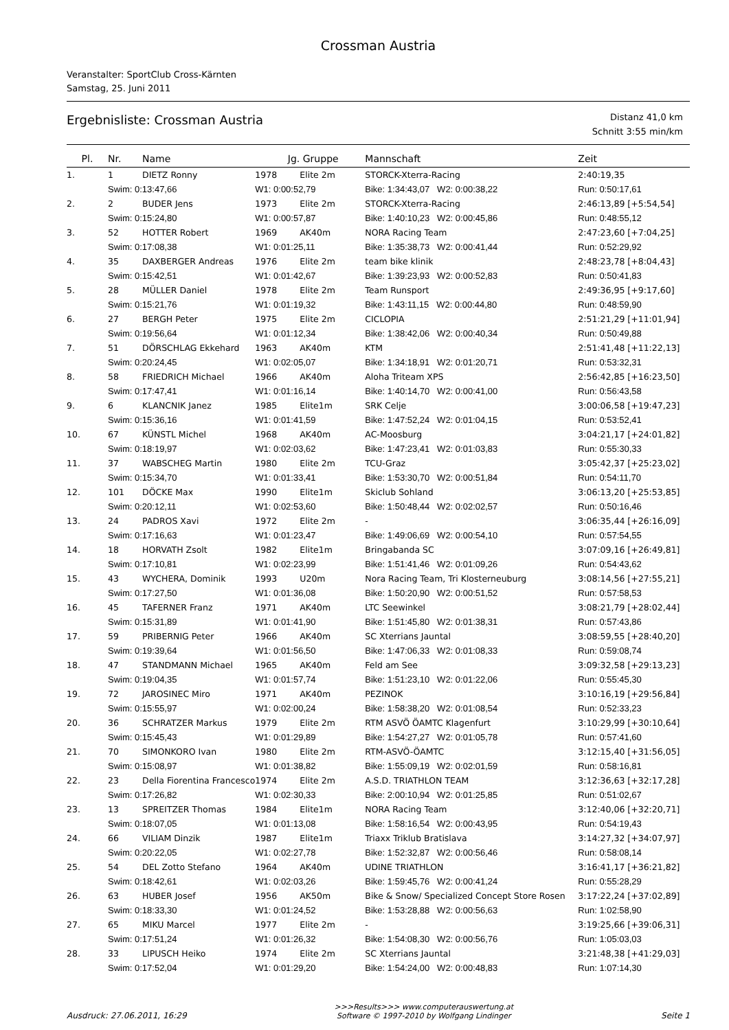Crossman Austria
Veranstalter: SportClub Cross-Kärnten
Samstag, 25. Juni 2011
Ergebnisliste: Crossman Austria
Distanz 41,0 km
Schnitt 3:55 min/km
| Pl. | Nr. | Name | Jg. | Gruppe | Mannschaft | Zeit |
| --- | --- | --- | --- | --- | --- | --- |
| 1. | 1 | DIETZ Ronny | 1978 | Elite 2m | STORCK-Xterra-Racing | 2:40:19,35 |
| | Swim: 0:13:47,66 | | W1: 0:00:52,79 | | Bike: 1:34:43,07 W2: 0:00:38,22 | Run: 0:50:17,61 |
| 2. | 2 | BUDER Jens | 1973 | Elite 2m | STORCK-Xterra-Racing | 2:46:13,89 [+5:54,54] |
| | Swim: 0:15:24,80 | | W1: 0:00:57,87 | | Bike: 1:40:10,23 W2: 0:00:45,86 | Run: 0:48:55,12 |
| 3. | 52 | HOTTER Robert | 1969 | AK40m | NORA Racing Team | 2:47:23,60 [+7:04,25] |
| | Swim: 0:17:08,38 | | W1: 0:01:25,11 | | Bike: 1:35:38,73 W2: 0:00:41,44 | Run: 0:52:29,92 |
| 4. | 35 | DAXBERGER Andreas | 1976 | Elite 2m | team bike klinik | 2:48:23,78 [+8:04,43] |
| | Swim: 0:15:42,51 | | W1: 0:01:42,67 | | Bike: 1:39:23,93 W2: 0:00:52,83 | Run: 0:50:41,83 |
| 5. | 28 | MÜLLER Daniel | 1978 | Elite 2m | Team Runsport | 2:49:36,95 [+9:17,60] |
| | Swim: 0:15:21,76 | | W1: 0:01:19,32 | | Bike: 1:43:11,15 W2: 0:00:44,80 | Run: 0:48:59,90 |
| 6. | 27 | BERGH Peter | 1975 | Elite 2m | CICLOPIA | 2:51:21,29 [+11:01,94] |
| | Swim: 0:19:56,64 | | W1: 0:01:12,34 | | Bike: 1:38:42,06 W2: 0:00:40,34 | Run: 0:50:49,88 |
| 7. | 51 | DÖRSCHLAG Ekkehard | 1963 | AK40m | KTM | 2:51:41,48 [+11:22,13] |
| | Swim: 0:20:24,45 | | W1: 0:02:05,07 | | Bike: 1:34:18,91 W2: 0:01:20,71 | Run: 0:53:32,31 |
| 8. | 58 | FRIEDRICH Michael | 1966 | AK40m | Aloha Triteam XPS | 2:56:42,85 [+16:23,50] |
| | Swim: 0:17:47,41 | | W1: 0:01:16,14 | | Bike: 1:40:14,70 W2: 0:00:41,00 | Run: 0:56:43,58 |
| 9. | 6 | KLANCNIK Janez | 1985 | Elite1m | SRK Celje | 3:00:06,58 [+19:47,23] |
| | Swim: 0:15:36,16 | | W1: 0:01:41,59 | | Bike: 1:47:52,24 W2: 0:01:04,15 | Run: 0:53:52,41 |
| 10. | 67 | KÜNSTL Michel | 1968 | AK40m | AC-Moosburg | 3:04:21,17 [+24:01,82] |
| | Swim: 0:18:19,97 | | W1: 0:02:03,62 | | Bike: 1:47:23,41 W2: 0:01:03,83 | Run: 0:55:30,33 |
| 11. | 37 | WABSCHEG Martin | 1980 | Elite 2m | TCU-Graz | 3:05:42,37 [+25:23,02] |
| | Swim: 0:15:34,70 | | W1: 0:01:33,41 | | Bike: 1:53:30,70 W2: 0:00:51,84 | Run: 0:54:11,70 |
| 12. | 101 | DÖCKE Max | 1990 | Elite1m | Skiclub Sohland | 3:06:13,20 [+25:53,85] |
| | Swim: 0:20:12,11 | | W1: 0:02:53,60 | | Bike: 1:50:48,44 W2: 0:02:02,57 | Run: 0:50:16,46 |
| 13. | 24 | PADROS Xavi | 1972 | Elite 2m | - | 3:06:35,44 [+26:16,09] |
| | Swim: 0:17:16,63 | | W1: 0:01:23,47 | | Bike: 1:49:06,69 W2: 0:00:54,10 | Run: 0:57:54,55 |
| 14. | 18 | HORVATH Zsolt | 1982 | Elite1m | Bringabanda SC | 3:07:09,16 [+26:49,81] |
| | Swim: 0:17:10,81 | | W1: 0:02:23,99 | | Bike: 1:51:41,46 W2: 0:01:09,26 | Run: 0:54:43,62 |
| 15. | 43 | WYCHERA, Dominik | 1993 | U20m | Nora Racing Team, Tri Klosterneuburg | 3:08:14,56 [+27:55,21] |
| | Swim: 0:17:27,50 | | W1: 0:01:36,08 | | Bike: 1:50:20,90 W2: 0:00:51,52 | Run: 0:57:58,53 |
| 16. | 45 | TAFERNER Franz | 1971 | AK40m | LTC Seewinkel | 3:08:21,79 [+28:02,44] |
| | Swim: 0:15:31,89 | | W1: 0:01:41,90 | | Bike: 1:51:45,80 W2: 0:01:38,31 | Run: 0:57:43,86 |
| 17. | 59 | PRIBERNIG Peter | 1966 | AK40m | SC Xterrians Jauntal | 3:08:59,55 [+28:40,20] |
| | Swim: 0:19:39,64 | | W1: 0:01:56,50 | | Bike: 1:47:06,33 W2: 0:01:08,33 | Run: 0:59:08,74 |
| 18. | 47 | STANDMANN Michael | 1965 | AK40m | Feld am See | 3:09:32,58 [+29:13,23] |
| | Swim: 0:19:04,35 | | W1: 0:01:57,74 | | Bike: 1:51:23,10 W2: 0:01:22,06 | Run: 0:55:45,30 |
| 19. | 72 | JAROSINEC Miro | 1971 | AK40m | PEZINOK | 3:10:16,19 [+29:56,84] |
| | Swim: 0:15:55,97 | | W1: 0:02:00,24 | | Bike: 1:58:38,20 W2: 0:01:08,54 | Run: 0:52:33,23 |
| 20. | 36 | SCHRATZER Markus | 1979 | Elite 2m | RTM ASVÖ ÖAMTC Klagenfurt | 3:10:29,99 [+30:10,64] |
| | Swim: 0:15:45,43 | | W1: 0:01:29,89 | | Bike: 1:54:27,27 W2: 0:01:05,78 | Run: 0:57:41,60 |
| 21. | 70 | SIMONKORO Ivan | 1980 | Elite 2m | RTM-ASVÖ-ÖAMTC | 3:12:15,40 [+31:56,05] |
| | Swim: 0:15:08,97 | | W1: 0:01:38,82 | | Bike: 1:55:09,19 W2: 0:02:01,59 | Run: 0:58:16,81 |
| 22. | 23 | Della Fiorentina Francesco | 1974 | Elite 2m | A.S.D. TRIATHLON TEAM | 3:12:36,63 [+32:17,28] |
| | Swim: 0:17:26,82 | | W1: 0:02:30,33 | | Bike: 2:00:10,94 W2: 0:01:25,85 | Run: 0:51:02,67 |
| 23. | 13 | SPREITZER Thomas | 1984 | Elite1m | NORA Racing Team | 3:12:40,06 [+32:20,71] |
| | Swim: 0:18:07,05 | | W1: 0:01:13,08 | | Bike: 1:58:16,54 W2: 0:00:43,95 | Run: 0:54:19,43 |
| 24. | 66 | VILIAM Dinzik | 1987 | Elite1m | Triaxx Triklub Bratislava | 3:14:27,32 [+34:07,97] |
| | Swim: 0:20:22,05 | | W1: 0:02:27,78 | | Bike: 1:52:32,87 W2: 0:00:56,46 | Run: 0:58:08,14 |
| 25. | 54 | DEL Zotto Stefano | 1964 | AK40m | UDINE TRIATHLON | 3:16:41,17 [+36:21,82] |
| | Swim: 0:18:42,61 | | W1: 0:02:03,26 | | Bike: 1:59:45,76 W2: 0:00:41,24 | Run: 0:55:28,29 |
| 26. | 63 | HUBER Josef | 1956 | AK50m | Bike & Snow/ Specialized Concept Store Rosen | 3:17:22,24 [+37:02,89] |
| | Swim: 0:18:33,30 | | W1: 0:01:24,52 | | Bike: 1:53:28,88 W2: 0:00:56,63 | Run: 1:02:58,90 |
| 27. | 65 | MIKU Marcel | 1977 | Elite 2m | - | 3:19:25,66 [+39:06,31] |
| | Swim: 0:17:51,24 | | W1: 0:01:26,32 | | Bike: 1:54:08,30 W2: 0:00:56,76 | Run: 1:05:03,03 |
| 28. | 33 | LIPUSCH Heiko | 1974 | Elite 2m | SC Xterrians Jauntal | 3:21:48,38 [+41:29,03] |
| | Swim: 0:17:52,04 | | W1: 0:01:29,20 | | Bike: 1:54:24,00 W2: 0:00:48,83 | Run: 1:07:14,30 |
Ausdruck: 27.06.2011, 16:29
>>>Results>>> www.computerauswertung.at
Software © 1997-2010 by Wolfgang Lindinger
Seite 1